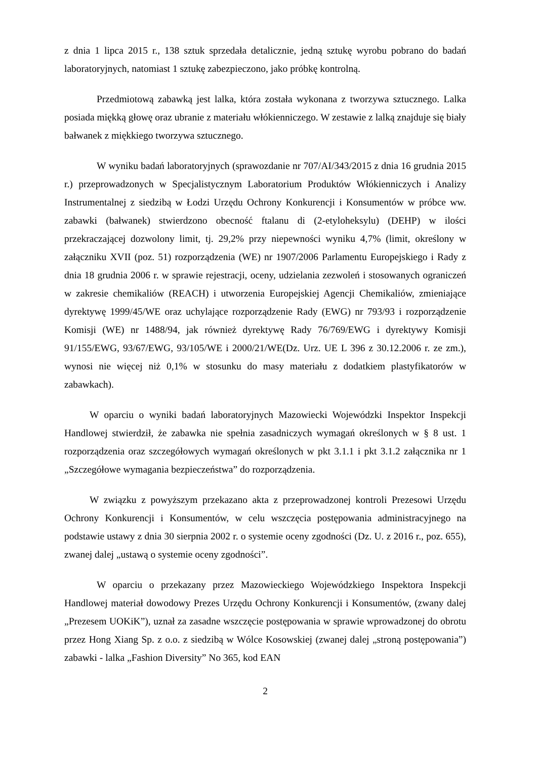z dnia 1 lipca 2015 r., 138 sztuk sprzedała detalicznie, jedną sztukę wyrobu pobrano do badań laboratoryjnych, natomiast 1 sztukę zabezpieczono, jako próbkę kontrolną.
Przedmiotową zabawką jest lalka, która została wykonana z tworzywa sztucznego. Lalka posiada miękką głowę oraz ubranie z materiału włókienniczego. W zestawie z lalką znajduje się biały bałwanek z miękkiego tworzywa sztucznego.
W wyniku badań laboratoryjnych (sprawozdanie nr 707/AI/343/2015 z dnia 16 grudnia 2015 r.) przeprowadzonych w Specjalistycznym Laboratorium Produktów Włókienniczych i Analizy Instrumentalnej z siedzibą w Łodzi Urzędu Ochrony Konkurencji i Konsumentów w próbce ww. zabawki (bałwanek) stwierdzono obecność ftalanu di (2-etyloheksylu) (DEHP) w ilości przekraczającej dozwolony limit, tj. 29,2% przy niepewności wyniku 4,7% (limit, określony w załączniku XVII (poz. 51) rozporządzenia (WE) nr 1907/2006 Parlamentu Europejskiego i Rady z dnia 18 grudnia 2006 r. w sprawie rejestracji, oceny, udzielania zezwoleń i stosowanych ograniczeń w zakresie chemikaliów (REACH) i utworzenia Europejskiej Agencji Chemikaliów, zmieniające dyrektywę 1999/45/WE oraz uchylające rozporządzenie Rady (EWG) nr 793/93 i rozporządzenie Komisji (WE) nr 1488/94, jak również dyrektywę Rady 76/769/EWG i dyrektywy Komisji 91/155/EWG, 93/67/EWG, 93/105/WE i 2000/21/WE(Dz. Urz. UE L 396 z 30.12.2006 r. ze zm.), wynosi nie więcej niż 0,1% w stosunku do masy materiału z dodatkiem plastyfikatorów w zabawkach).
W oparciu o wyniki badań laboratoryjnych Mazowiecki Wojewódzki Inspektor Inspekcji Handlowej stwierdził, że zabawka nie spełnia zasadniczych wymagań określonych w § 8 ust. 1 rozporządzenia oraz szczegółowych wymagań określonych w pkt 3.1.1 i pkt 3.1.2 załącznika nr 1 „Szczegółowe wymagania bezpieczeństwa” do rozporządzenia.
W związku z powyższym przekazano akta z przeprowadzonej kontroli Prezesowi Urzędu Ochrony Konkurencji i Konsumentów, w celu wszczęcia postępowania administracyjnego na podstawie ustawy z dnia 30 sierpnia 2002 r. o systemie oceny zgodności (Dz. U. z 2016 r., poz. 655), zwanej dalej „ustawą o systemie oceny zgodności”.
W oparciu o przekazany przez Mazowieckiego Wojewódzkiego Inspektora Inspekcji Handlowej materiał dowodowy Prezes Urzędu Ochrony Konkurencji i Konsumentów, (zwany dalej „Prezesem UOKiK”), uznał za zasadne wszczęcie postępowania w sprawie wprowadzonej do obrotu przez Hong Xiang Sp. z o.o. z siedzibą w Wólce Kosowskiej (zwanej dalej „stroną postępowania”) zabawki - lalka „Fashion Diversity” No 365, kod EAN
2